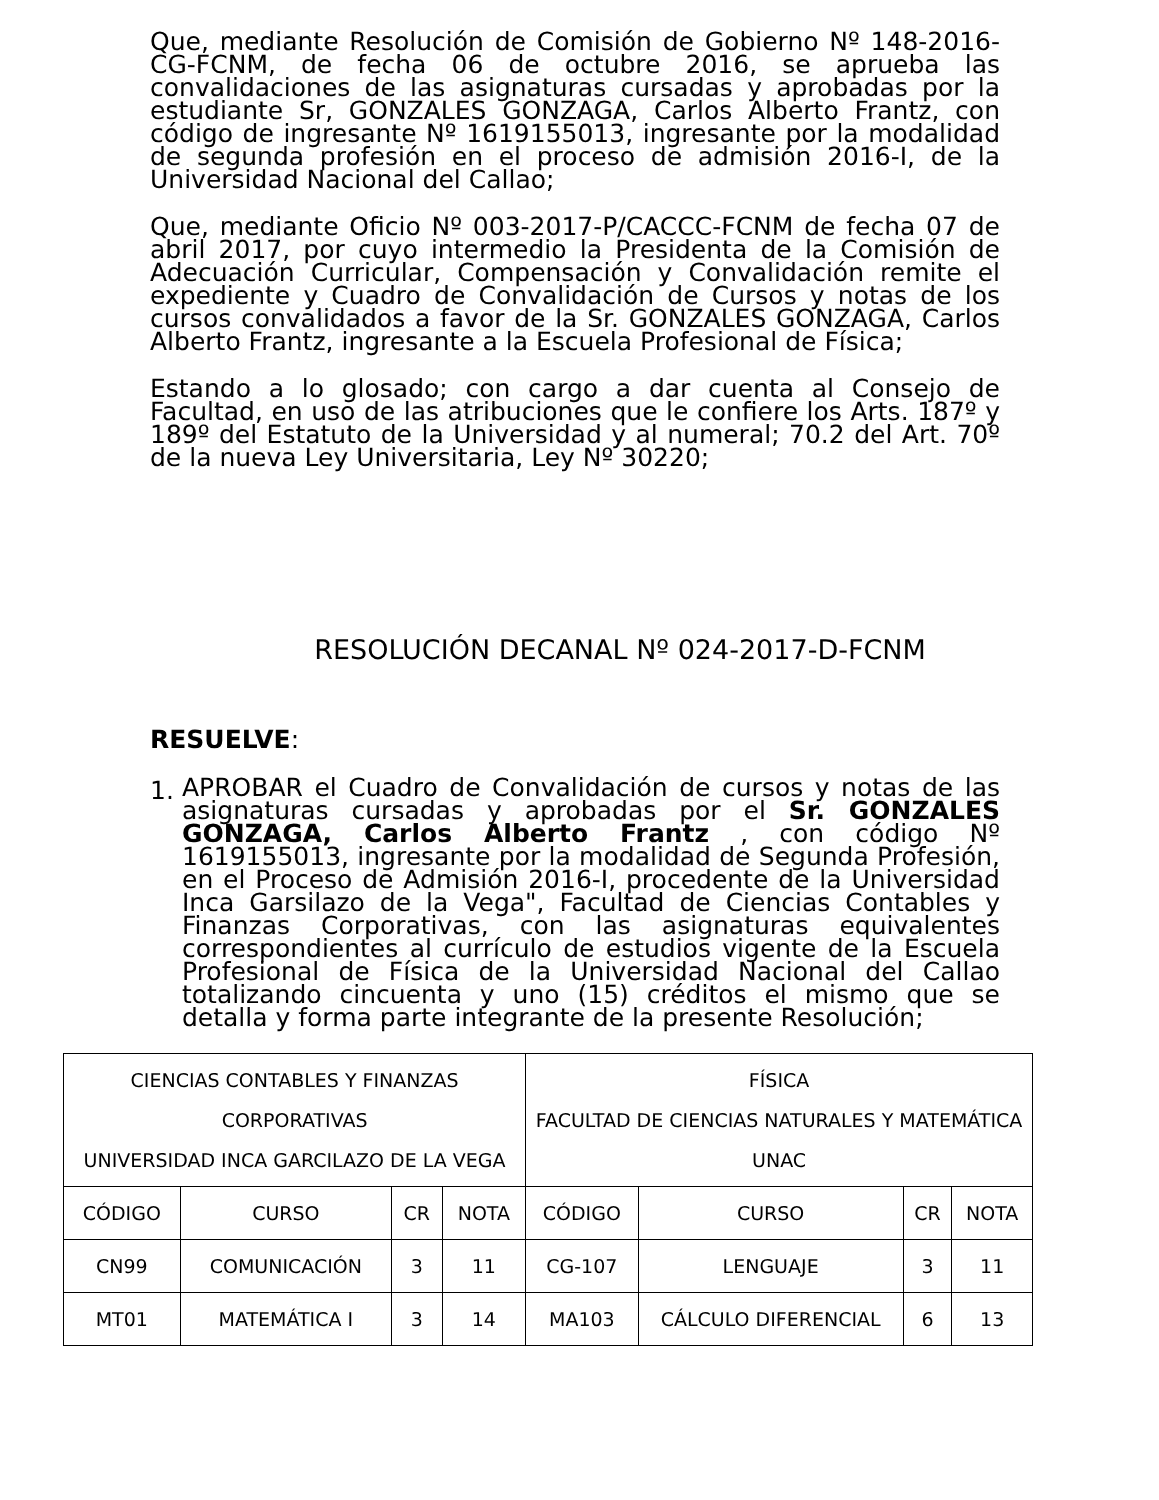Que, mediante Resolución de Comisión de Gobierno Nº 148-2016-CG-FCNM, de fecha 06 de octubre 2016, se aprueba las convalidaciones de las asignaturas cursadas y aprobadas por la estudiante Sr, GONZALES GONZAGA, Carlos Alberto Frantz, con código de ingresante Nº 1619155013, ingresante por la modalidad de segunda profesión en el proceso de admisión 2016-I, de la Universidad Nacional del Callao;
Que, mediante Oficio Nº 003-2017-P/CACCC-FCNM de fecha 07 de abril 2017, por cuyo intermedio la Presidenta de la Comisión de Adecuación Curricular, Compensación y Convalidación remite el expediente y Cuadro de Convalidación de Cursos y notas de los cursos convalidados a favor de la Sr. GONZALES GONZAGA, Carlos Alberto Frantz, ingresante a la Escuela Profesional de Física;
Estando a lo glosado; con cargo a dar cuenta al Consejo de Facultad, en uso de las atribuciones que le confiere los Arts. 187º y 189º del Estatuto de la Universidad y al numeral; 70.2 del Art. 70º de la nueva Ley Universitaria, Ley Nº 30220;
RESOLUCIÓN DECANAL Nº 024-2017-D-FCNM
RESUELVE:
1.
APROBAR el Cuadro de Convalidación de cursos y notas de las asignaturas cursadas y aprobadas por el Sr. GONZALES GONZAGA, Carlos Alberto Frantz , con código Nº 1619155013, ingresante por la modalidad de Segunda Profesión, en el Proceso de Admisión 2016-I, procedente de la Universidad Inca Garsilazo de la Vega", Facultad de Ciencias Contables y Finanzas Corporativas, con las asignaturas equivalentes correspondientes al currículo de estudios vigente de la Escuela Profesional de Física de la Universidad Nacional del Callao totalizando cincuenta y uno (15) créditos el mismo que se detalla y forma parte integrante de la presente Resolución;
| CIENCIAS CONTABLES Y FINANZAS CORPORATIVAS UNIVERSIDAD INCA GARCILAZO DE LA VEGA | | | | FÍSICA FACULTAD DE CIENCIAS NATURALES Y MATEMÁTICA UNAC | | | |
| --- | --- | --- | --- | --- | --- | --- | --- |
| CÓDIGO | CURSO | CR | NOTA | CÓDIGO | CURSO | CR | NOTA |
| CN99 | COMUNICACIÓN | 3 | 11 | CG-107 | LENGUAJE | 3 | 11 |
| MT01 | MATEMÁTICA I | 3 | 14 | MA103 | CÁLCULO DIFERENCIAL | 6 | 13 |